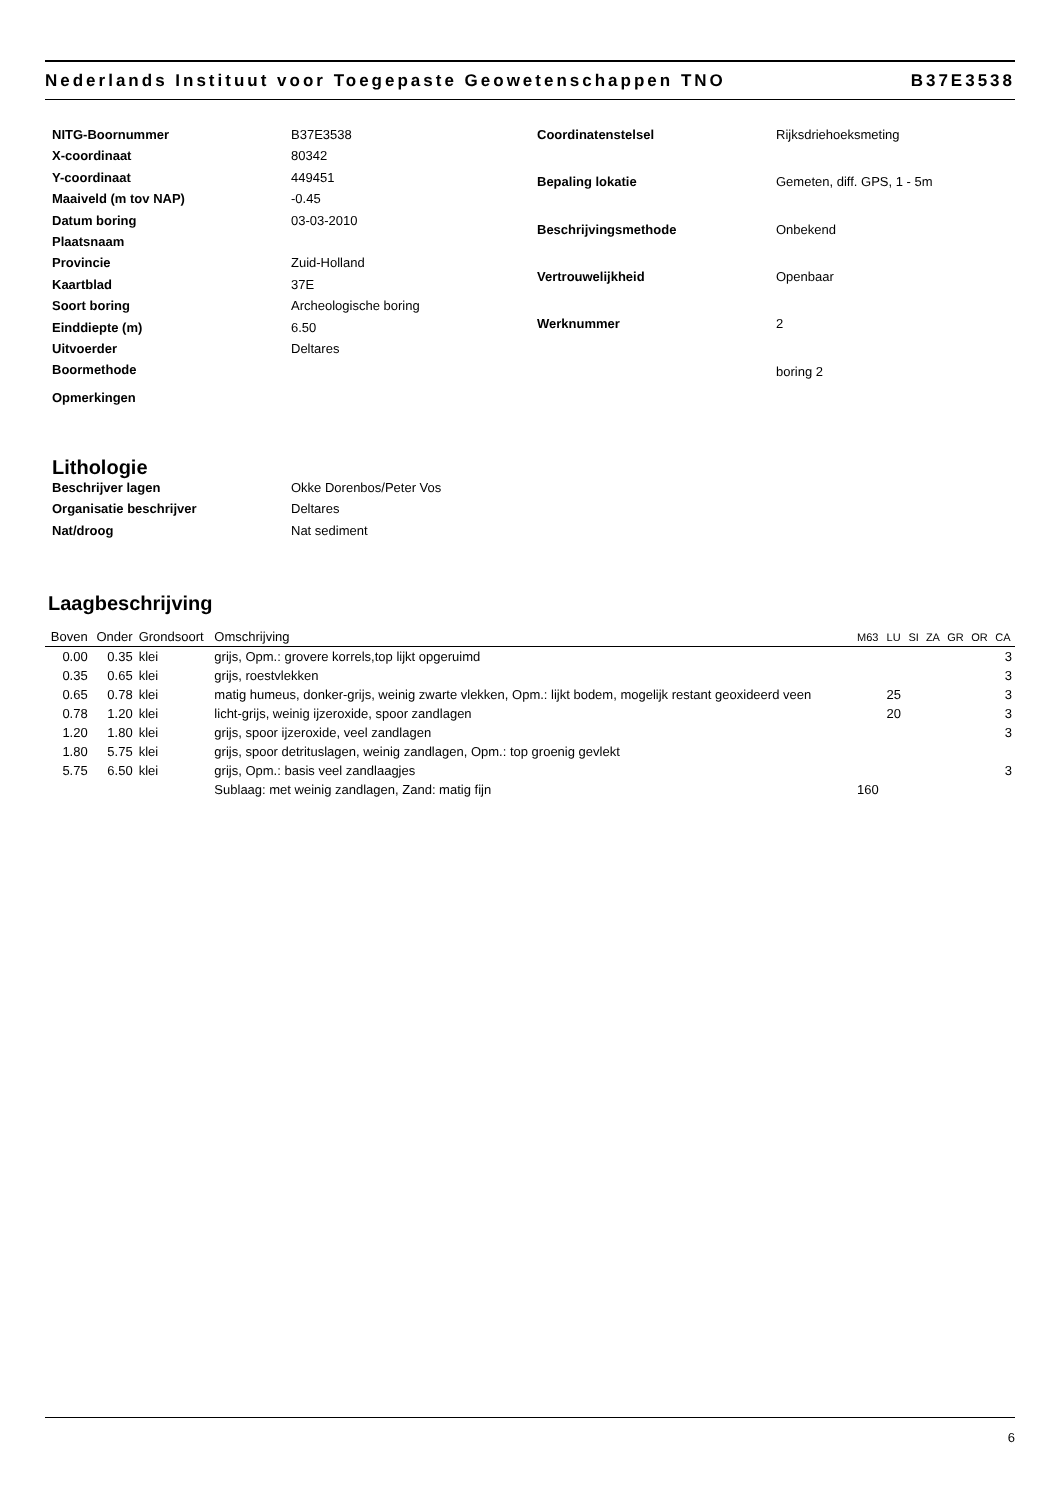Nederlands Instituut voor Toegepaste Geowetenschappen TNO B37E3538
NITG-Boornummer B37E3538 X-coordinaat 80342 Y-coordinaat 449451 Maaiveld (m tov NAP) -0.45 Datum boring 03-03-2010 Plaatsnaam Provincie Zuid-Holland Kaartblad 37E Soort boring Archeologische boring Einddiepte (m) 6.50 Uitvoerder Deltares Boormethode Opmerkingen
Coordinatenstelsel Rijksdriehoeksmeting Bepaling lokatie Gemeten, diff. GPS, 1 - 5m Beschrijvingsmethode Onbekend Vertrouwelijkheid Openbaar Werknummer 2 boring 2
Lithologie
Beschrijver lagen Okke Dorenbos/Peter Vos Organisatie beschrijver Deltares Nat/droog Nat sediment
Laagbeschrijving
| Boven | Onder | Grondsoort | Omschrijving | M63 | LU | SI | ZA | GR | OR | CA |
| --- | --- | --- | --- | --- | --- | --- | --- | --- | --- | --- |
| 0.00 | 0.35 | klei | grijs, Opm.: grovere korrels,top lijkt opgeruimd | | | | | | | 3 |
| 0.35 | 0.65 | klei | grijs, roestvlekken | | | | | | | 3 |
| 0.65 | 0.78 | klei | matig humeus, donker-grijs, weinig zwarte vlekken, Opm.: lijkt bodem, mogelijk restant geoxideerd veen | | 25 | | | | | 3 |
| 0.78 | 1.20 | klei | licht-grijs, weinig ijzeroxide, spoor zandlagen | | 20 | | | | | 3 |
| 1.20 | 1.80 | klei | grijs, spoor ijzeroxide, veel zandlagen | | | | | | | 3 |
| 1.80 | 5.75 | klei | grijs, spoor detrituslagen, weinig zandlagen, Opm.: top groenig gevlekt | | | | | | | |
| 5.75 | 6.50 | klei | grijs, Opm.: basis veel zandlaagjes | | | | | | | 3 |
| | | | Sublaag: met weinig zandlagen, Zand: matig fijn | 160 | | | | | | |
6